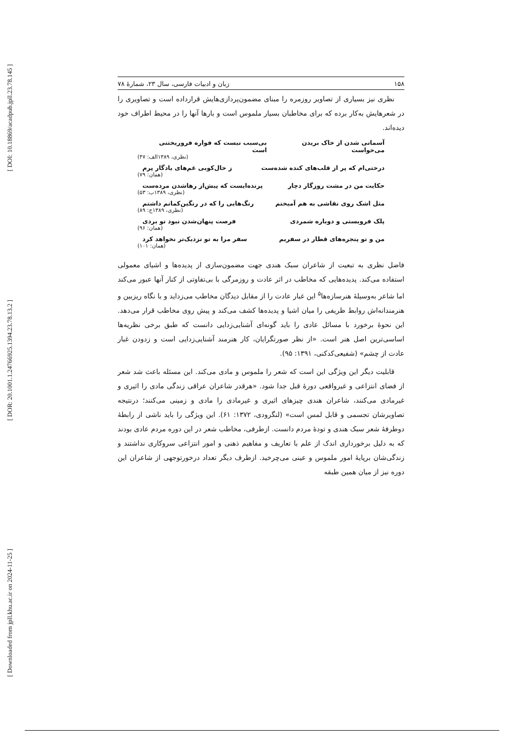[ DOI: 10.18869/acadpub.jpll.23.78.145 ]
[ DOR: 20.1001.1.24766925.1394.23.78.13.2 ]
[ Downloaded from jpll.khu.ac.ir on 2024-11-25 ]
۱۵۸ زبان و ادبیات فارسی، سال ۲۳، شمارهٔ ۷۸
نظری نیز بسیاری از تصاویر روزمره را مبنای مضمون‌پردازی‌هایش قرارداده است و تصاویری را در شعرهایش به‌کار برده که برای مخاطبان بسیار ملموس است و بارها آنها را در محیط اطراف خود دیده‌اند.
آسمانی شدن از خاک بریدن می‌خواست بی‌سبب نیست که فواره فروریختنی است
(نظری، ۱۳۸۹الف: ۴۷)
درختی‌ام که پر از قلب‌های کنده شده‌ست ز خال‌کوبی غم‌های یادگار پرم
(همان: ۷۹)
حکایت من در مشت روزگار دچار پرنده‌ایست که پیش‌از رهاشدن مرده‌ست
(نظری، ۱۳۸۹ب: ۵۳)
مثل اشک روی نقاشی به هم آمیختم رنگ‌هایی را که در رنگین‌کمانم داشتم
(نظری، ۱۳۸۹ج: ۸۹)
پلک فروبستی و دوباره شمردی فرصت پنهان‌شدن نبود تو بردی
(همان: ۹۶)
من و تو پنجره‌های قطار در سفریم سفر مرا به تو نزدیک‌تر نخواهد کرد
(همان: ۱۰۱)
فاضل نظری به تبعیت از شاعران سبک هندی جهت مضمون‌سازی از پدیده‌ها و اشیای معمولی استفاده می‌کند. پدیده‌هایی که مخاطب در اثر عادت و روزمرگی با بی‌تفاوتی از کنار آنها عبور می‌کند اما شاعر به‌وسیلهٔ هنرسازه‌ها<sup>۵</sup> این غبار عادت را از مقابل دیدگان مخاطب می‌زداید و با نگاه ریزبین و هنرمندانه‌اش روابط ظریفی را میان اشیا و پدیده‌ها کشف می‌کند و پیش روی مخاطب قرار می‌دهد. این نحوهٔ برخورد با مسائل عادی را باید گونه‌ای آشنایی‌زدایی دانست که طبق برخی نظریه‌ها اساسی‌ترین اصل هنر است. «از نظر صورتگرایان، کار هنرمند آشنایی‌زدایی است و زدودن غبار عادت از چشم» (شفیعی‌کدکنی، ۱۳۹۱: ۹۵).
قابلیت دیگر این ویژگی این است که شعر را ملموس و مادی می‌کند. این مسئله باعث شد شعر از فضای انتزاعی و غیرواقعی دورهٔ قبل جدا شود. «هرقدر شاعران عراقی زندگی مادی را اثیری و غیرمادی می‌کنند، شاعران هندی چیزهای اثیری و غیرمادی را مادی و زمینی می‌کنند؛ درنتیجه تصاویرشان تجسمی و قابل لمس است» (لنگرودی، ۱۳۷۲: ۶۱). این ویژگی را باید ناشی از رابطهٔ دوطرفهٔ شعر سبک هندی و تودهٔ مردم دانست. ازطرفی، مخاطب شعر در این دوره مردم عادی بودند که به دلیل برخورداری اندک از علم با تعاریف و مفاهیم ذهنی و امور انتزاعی سروکاری نداشتند و زندگی‌شان برپایهٔ امور ملموس و عینی می‌چرخید. ازطرف دیگر تعداد درخورتوجهی از شاعران این دوره نیز از میان همین طبقه